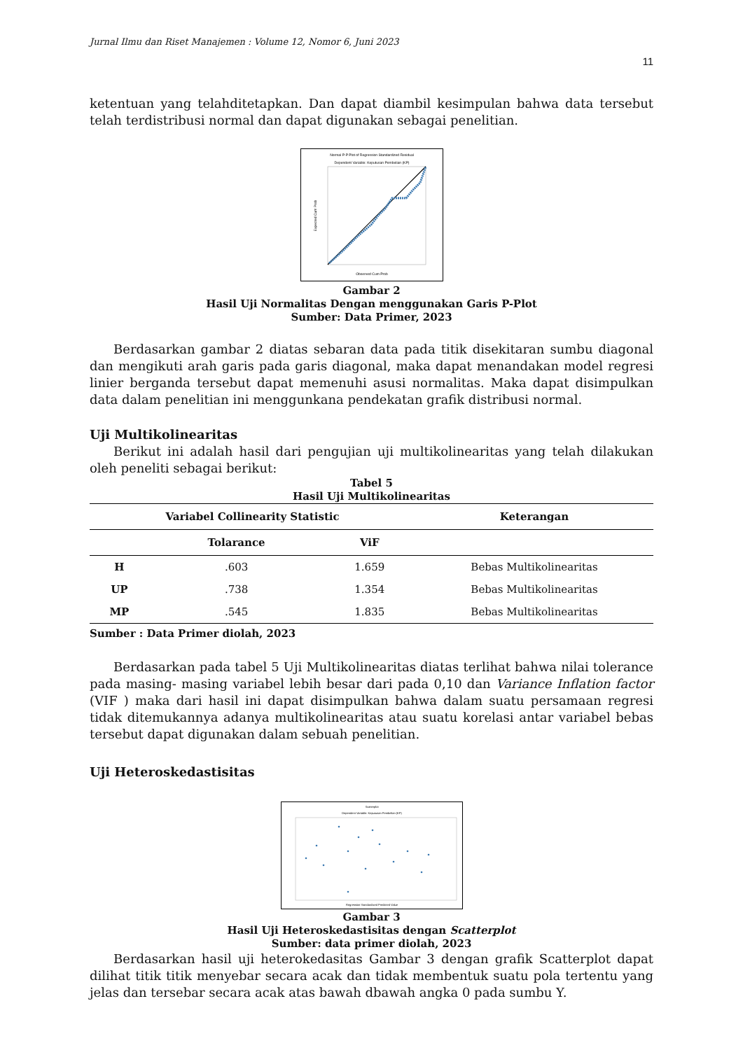Jurnal Ilmu dan Riset Manajemen : Volume 12, Nomor 6, Juni 2023
11
ketentuan yang telahditetapkan. Dan dapat diambil kesimpulan bahwa data tersebut telah terdistribusi normal dan dapat digunakan sebagai penelitian.
Normal P-P Plot of Regression Standardized Residual
Dependent Variable: Keputusan Pembelian (KP)
Observed Cum Prob
Expected Cum Prob
Gambar 2
Hasil Uji Normalitas Dengan menggunakan Garis P-Plot
Sumber: Data Primer, 2023
Berdasarkan gambar 2 diatas sebaran data pada titik disekitaran sumbu diagonal dan mengikuti arah garis pada garis diagonal, maka dapat menandakan model regresi linier berganda tersebut dapat memenuhi asusi normalitas. Maka dapat disimpulkan data dalam penelitian ini menggunkana pendekatan grafik distribusi normal.
Uji Multikolinearitas
Berikut ini adalah hasil dari pengujian uji multikolinearitas yang telah dilakukan oleh peneliti sebagai berikut:
Tabel 5
Hasil Uji Multikolinearitas
| Variabel Collinearity Statistic | | | Keterangan |
| --- | --- | --- | --- |
| | Tolarance | ViF | |
| H | .603 | 1.659 | Bebas Multikolinearitas |
| UP | .738 | 1.354 | Bebas Multikolinearitas |
| MP | .545 | 1.835 | Bebas Multikolinearitas |
Sumber : Data Primer diolah, 2023
Berdasarkan pada tabel 5 Uji Multikolinearitas diatas terlihat bahwa nilai tolerance pada masing- masing variabel lebih besar dari pada 0,10 dan Variance Inflation factor (VIF ) maka dari hasil ini dapat disimpulkan bahwa dalam suatu persamaan regresi tidak ditemukannya adanya multikolinearitas atau suatu korelasi antar variabel bebas tersebut dapat digunakan dalam sebuah penelitian.
Uji Heteroskedastisitas
Scatterplot
Dependent Variable: Keputusan Pembelian (KP)
Regression Standardized Predicted Value
Gambar 3
Hasil Uji Heteroskedastisitas dengan Scatterplot
Sumber: data primer diolah, 2023
Berdasarkan hasil uji heterokedasitas Gambar 3 dengan grafik Scatterplot dapat dilihat titik titik menyebar secara acak dan tidak membentuk suatu pola tertentu yang jelas dan tersebar secara acak atas bawah dbawah angka 0 pada sumbu Y.